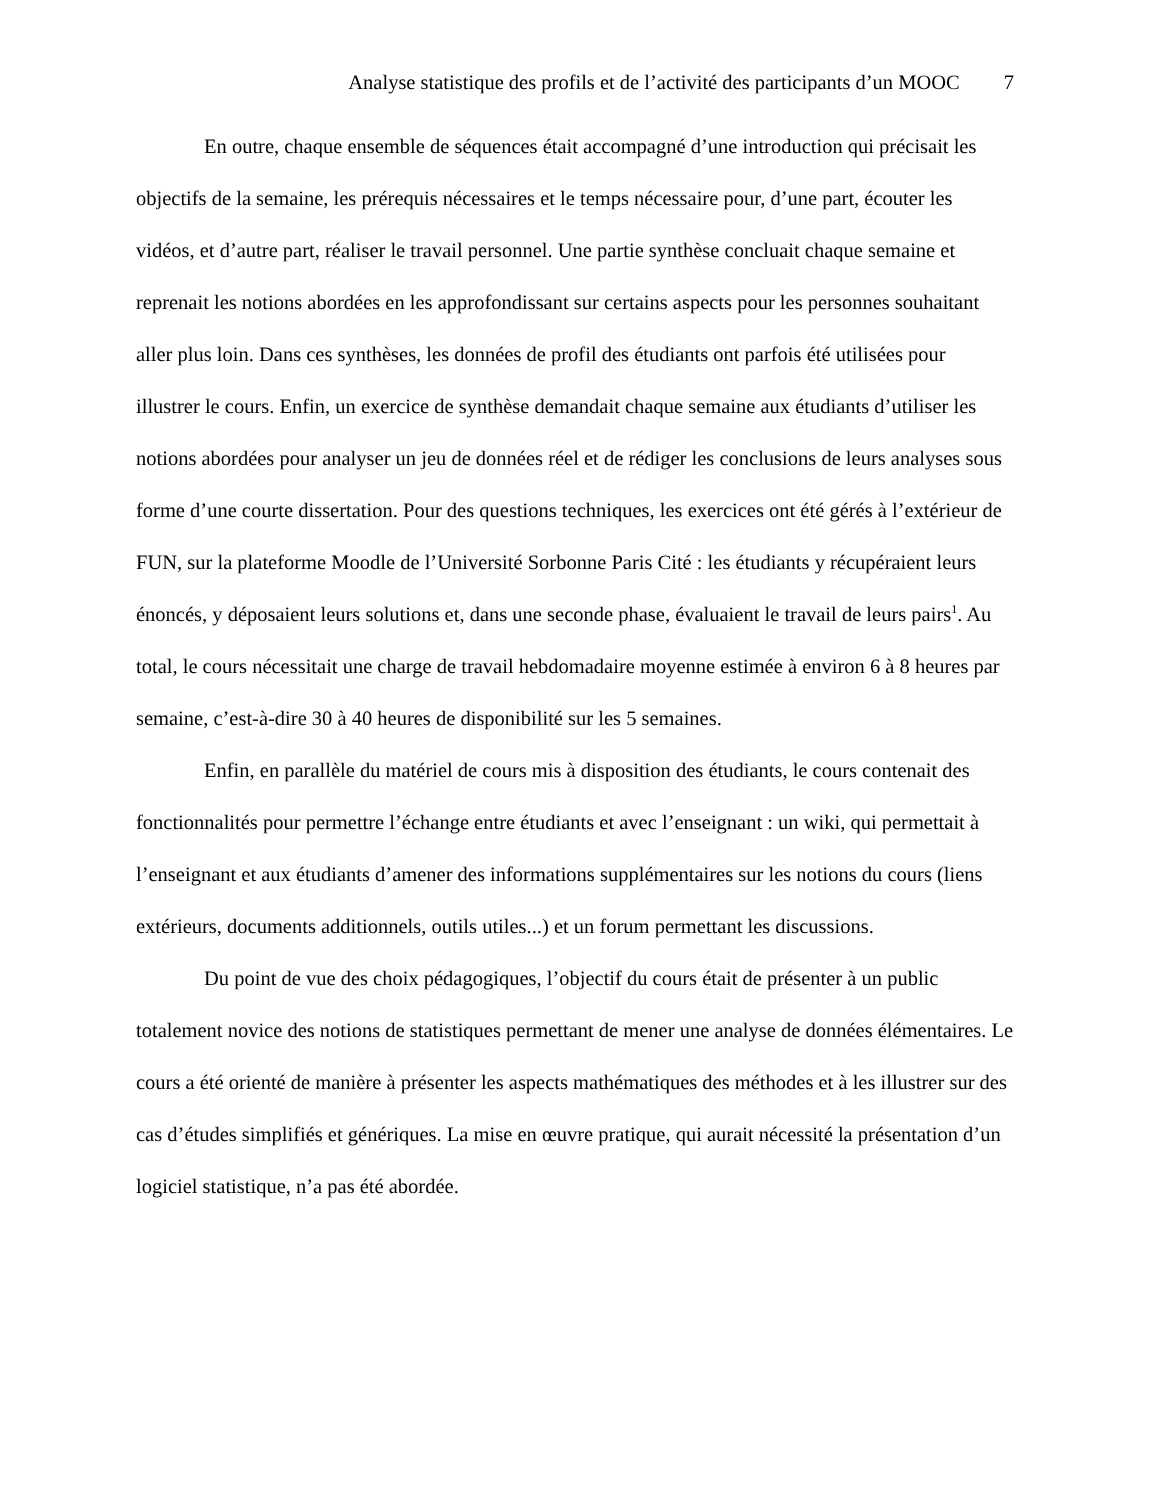Analyse statistique des profils et de l’activité des participants d’un MOOC 7
En outre, chaque ensemble de séquences était accompagné d’une introduction qui précisait les objectifs de la semaine, les prérequis nécessaires et le temps nécessaire pour, d’une part, écouter les vidéos, et d’autre part, réaliser le travail personnel. Une partie synthèse concluait chaque semaine et reprenait les notions abordées en les approfondissant sur certains aspects pour les personnes souhaitant aller plus loin. Dans ces synthèses, les données de profil des étudiants ont parfois été utilisées pour illustrer le cours. Enfin, un exercice de synthèse demandait chaque semaine aux étudiants d’utiliser les notions abordées pour analyser un jeu de données réel et de rédiger les conclusions de leurs analyses sous forme d’une courte dissertation. Pour des questions techniques, les exercices ont été gérés à l’extérieur de FUN, sur la plateforme Moodle de l’Université Sorbonne Paris Cité : les étudiants y récupéraient leurs énoncés, y déposaient leurs solutions et, dans une seconde phase, évaluaient le travail de leurs pairs<sup>1</sup>. Au total, le cours nécessitait une charge de travail hebdomadaire moyenne estimée à environ 6 à 8 heures par semaine, c’est-à-dire 30 à 40 heures de disponibilité sur les 5 semaines.
Enfin, en parallèle du matériel de cours mis à disposition des étudiants, le cours contenait des fonctionnalités pour permettre l’échange entre étudiants et avec l’enseignant : un wiki, qui permettait à l’enseignant et aux étudiants d’amener des informations supplémentaires sur les notions du cours (liens extérieurs, documents additionnels, outils utiles...) et un forum permettant les discussions.
Du point de vue des choix pédagogiques, l’objectif du cours était de présenter à un public totalement novice des notions de statistiques permettant de mener une analyse de données élémentaires. Le cours a été orienté de manière à présenter les aspects mathématiques des méthodes et à les illustrer sur des cas d’études simplifiés et génériques. La mise en œuvre pratique, qui aurait nécessité la présentation d’un logiciel statistique, n’a pas été abordée.